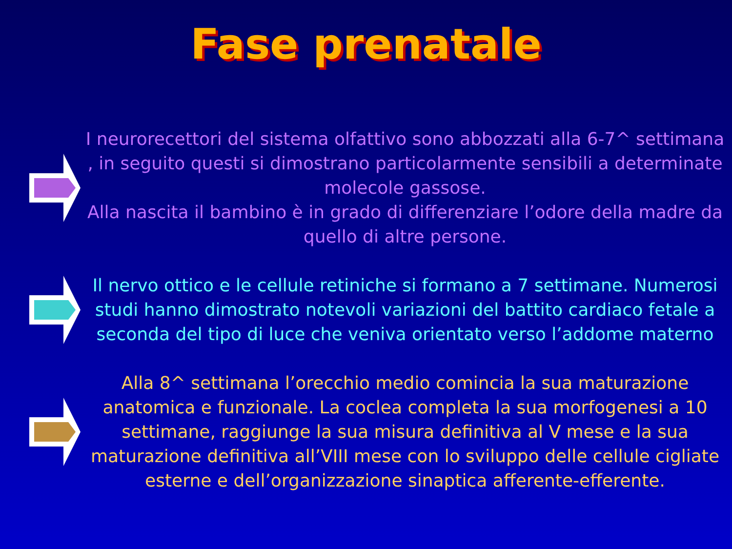Fase prenatale
I neurorecettori del sistema olfattivo sono abbozzati alla 6-7^ settimana , in seguito questi si dimostrano particolarmente sensibili a determinate molecole gassose.
Alla nascita il bambino è in grado di differenziare l’odore della madre da quello di altre persone.
Il nervo ottico e le cellule retiniche si formano a 7 settimane. Numerosi studi hanno dimostrato notevoli variazioni del battito cardiaco fetale a seconda del tipo di luce che veniva orientato verso l’addome materno
Alla 8^ settimana l’orecchio medio comincia la sua maturazione anatomica e funzionale. La coclea completa la sua morfogenesi a 10 settimane, raggiunge la sua misura definitiva al V mese e la sua maturazione definitiva all’VIII mese con lo sviluppo delle cellule cigliate esterne e dell’organizzazione sinaptica afferente-efferente.